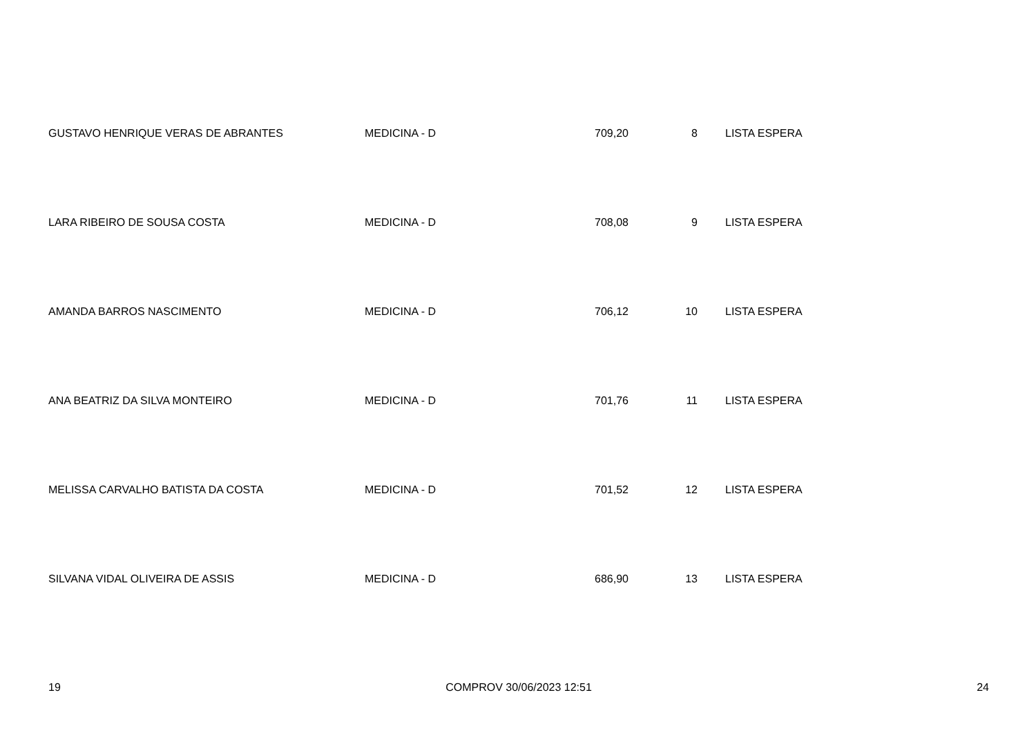| GUSTAVO HENRIQUE VERAS DE ABRANTES | MEDICINA - D | 709,20 | 8 | LISTA ESPERA |
| LARA RIBEIRO DE SOUSA COSTA | MEDICINA - D | 708,08 | 9 | LISTA ESPERA |
| AMANDA BARROS NASCIMENTO | MEDICINA - D | 706,12 | 10 | LISTA ESPERA |
| ANA BEATRIZ DA SILVA MONTEIRO | MEDICINA - D | 701,76 | 11 | LISTA ESPERA |
| MELISSA CARVALHO BATISTA DA COSTA | MEDICINA - D | 701,52 | 12 | LISTA ESPERA |
| SILVANA VIDAL OLIVEIRA DE ASSIS | MEDICINA - D | 686,90 | 13 | LISTA ESPERA |
19 COMPROV 30/06/2023 12:51 24